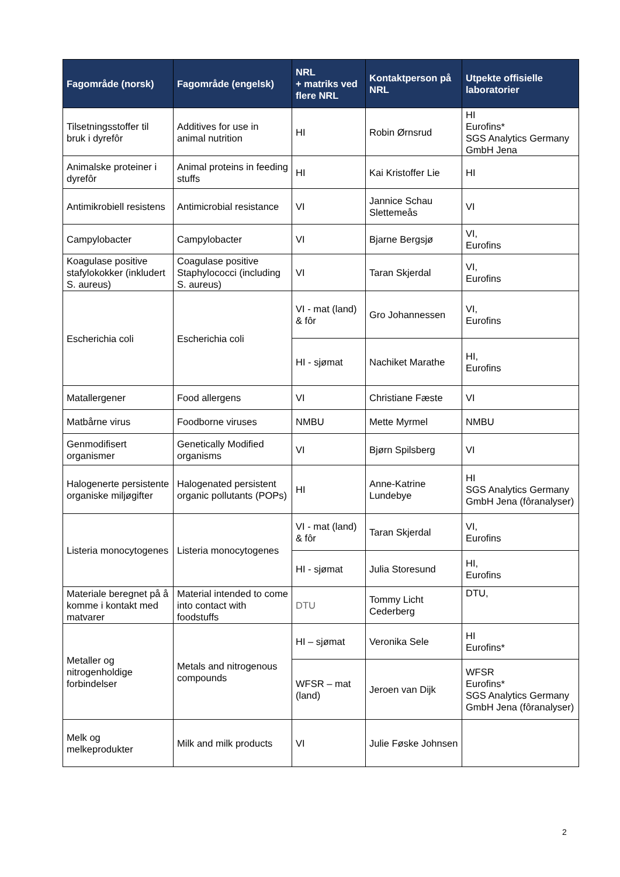| Fagområde (norsk) | Fagområde (engelsk) | NRL + matriks ved flere NRL | Kontaktperson på NRL | Utpekte offisielle laboratorier |
| --- | --- | --- | --- | --- |
| Tilsetningsstoffer til bruk i dyrefôr | Additives for use in animal nutrition | HI | Robin Ørnsrud | HI Eurofins* SGS Analytics Germany GmbH Jena |
| Animalske proteiner i dyrefôr | Animal proteins in feeding stuffs | HI | Kai Kristoffer Lie | HI |
| Antimikrobiell resistens | Antimicrobial resistance | VI | Jannice Schau Slettemeås | VI |
| Campylobacter | Campylobacter | VI | Bjarne Bergsjø | VI, Eurofins |
| Koagulase positive stafylokokker (inkludert S. aureus) | Coagulase positive Staphylococci (including S. aureus) | VI | Taran Skjerdal | VI, Eurofins |
| Escherichia coli | Escherichia coli | VI - mat (land) & fôr | Gro Johannessen | VI, Eurofins |
| | | HI - sjømat | Nachiket Marathe | HI, Eurofins |
| Matallergener | Food allergens | VI | Christiane Fæste | VI |
| Matbårne virus | Foodborne viruses | NMBU | Mette Myrmel | NMBU |
| Genmodifisert organismer | Genetically Modified organisms | VI | Bjørn Spilsberg | VI |
| Halogenerte persistente organiske miljøgifter | Halogenated persistent organic pollutants (POPs) | HI | Anne-Katrine Lundebye | HI SGS Analytics Germany GmbH Jena (fôranalyser) |
| Listeria monocytogenes | Listeria monocytogenes | VI - mat (land) & fôr | Taran Skjerdal | VI, Eurofins |
| | | HI - sjømat | Julia Storesund | HI, Eurofins |
| Materiale beregnet på å komme i kontakt med matvarer | Material intended to come into contact with foodstuffs | DTU | Tommy Licht Cederberg | DTU, |
| Metaller og nitrogenholdige forbindelser | Metals and nitrogenous compounds | HI – sjømat | Veronika Sele | HI Eurofins* |
| | | WFSR – mat (land) | Jeroen van Dijk | WFSR Eurofins* SGS Analytics Germany GmbH Jena (fôranalyser) |
| Melk og melkeprodukter | Milk and milk products | VI | Julie Føske Johnsen | |
2